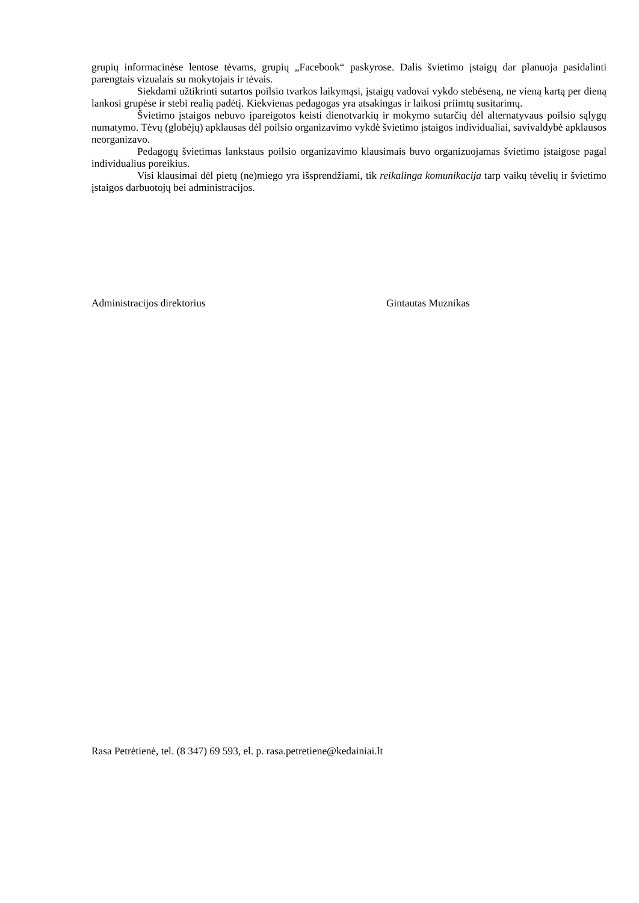grupių informacinėse lentose tėvams, grupių „Facebook“ paskyrose. Dalis švietimo įstaigų dar planuoja pasidalinti parengtais vizualais su mokytojais ir tėvais.
Siekdami užtikrinti sutartos poilsio tvarkos laikymąsi, įstaigų vadovai vykdo stebėseną, ne vieną kartą per dieną lankosi grupėse ir stebi realią padėtį. Kiekvienas pedagogas yra atsakingas ir laikosi priimtų susitarimų.
Švietimo įstaigos nebuvo įpareigotos keisti dienotvarkių ir mokymo sutarčių dėl alternatyvaus poilsio sąlygų numatymo. Tėvų (globėjų) apklausas dėl poilsio organizavimo vykdė švietimo įstaigos individualiai, savivaldybė apklausos neorganizavo.
Pedagogų švietimas lankstaus poilsio organizavimo klausimais buvo organizuojamas švietimo įstaigose pagal individualius poreikius.
Visi klausimai dėl pietų (ne)miego yra išsprendžiami, tik reikalinga komunikacija tarp vaikų tėvelių ir švietimo įstaigos darbuotojų bei administracijos.
Administracijos direktorius Gintautas Muznikas
Rasa Petrėtienė, tel. (8 347) 69 593, el. p. rasa.petretiene@kedainiai.lt